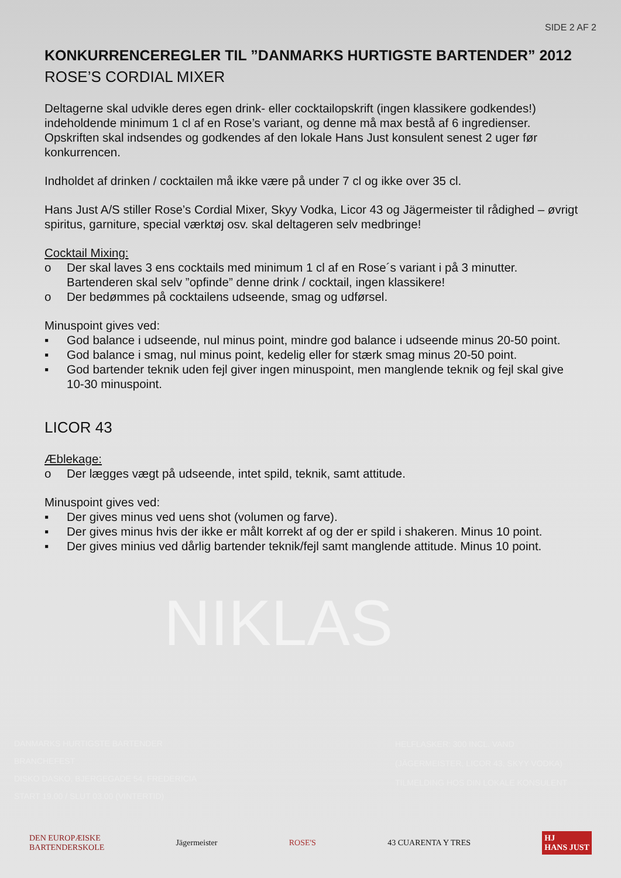SIDE 2 AF 2
KONKURRENCEREGLER TIL ”DANMARKS HURTIGSTE BARTENDER” 2012
ROSE’S CORDIAL MIXER
Deltagerne skal udvikle deres egen drink- eller cocktailopskrift (ingen klassikere godkendes!) indeholdende minimum 1 cl af en Rose’s variant, og denne må max bestå af 6 ingredienser. Opskriften skal indsendes og godkendes af den lokale Hans Just konsulent senest 2 uger før konkurrencen.
Indholdet af drinken / cocktailen må ikke være på under 7 cl og ikke over 35 cl.
Hans Just A/S stiller Rose’s Cordial Mixer, Skyy Vodka, Licor 43 og Jägermeister til rådighed – øvrigt spiritus, garniture, special værktøj osv. skal deltageren selv medbringe!
Cocktail Mixing:
o Der skal laves 3 ens cocktails med minimum 1 cl af en Rose´s variant i på 3 minutter. Bartenderen skal selv ”opfinde” denne drink / cocktail, ingen klassikere!
o Der bedømmes på cocktailens udseende, smag og udførsel.
Minuspoint gives ved:
▪ God balance i udseende, nul minus point, mindre god balance i udseende minus 20-50 point.
▪ God balance i smag, nul minus point, kedelig eller for stærk smag minus 20-50 point.
▪ God bartender teknik uden fejl giver ingen minuspoint, men manglende teknik og fejl skal give 10-30 minuspoint.
LICOR 43
Æblekage:
o Der lægges vægt på udseende, intet spild, teknik, samt attitude.
Minuspoint gives ved:
▪ Der gives minus ved uens shot (volumen og farve).
▪ Der gives minus hvis der ikke er målt korrekt af og der er spild i shakeren. Minus 10 point.
▪ Der gives minius ved dårlig bartender teknik/fejl samt manglende attitude. Minus 10 point.
NIKLAS
DANMARKS HURTIGSTE BARTENDER
BRANCHEFEST
DISKO DASKO, BJERGEGADE 54, FREDERICIA
START 19.00 / SLUT 03.00 (VINTERTID)
HELFLASKER: 300 INCL. VAND
(JÄGERMEISTER, LICOR 43, SKYY VODKA)
TILMELDING HOS DIN LOKALE KONSULENT
DEN EUROPÆISKE
BARTENDERSKOLE
Jägermeister ROSE'S 43 CUARENTA Y TRES
HJ
HANS JUST